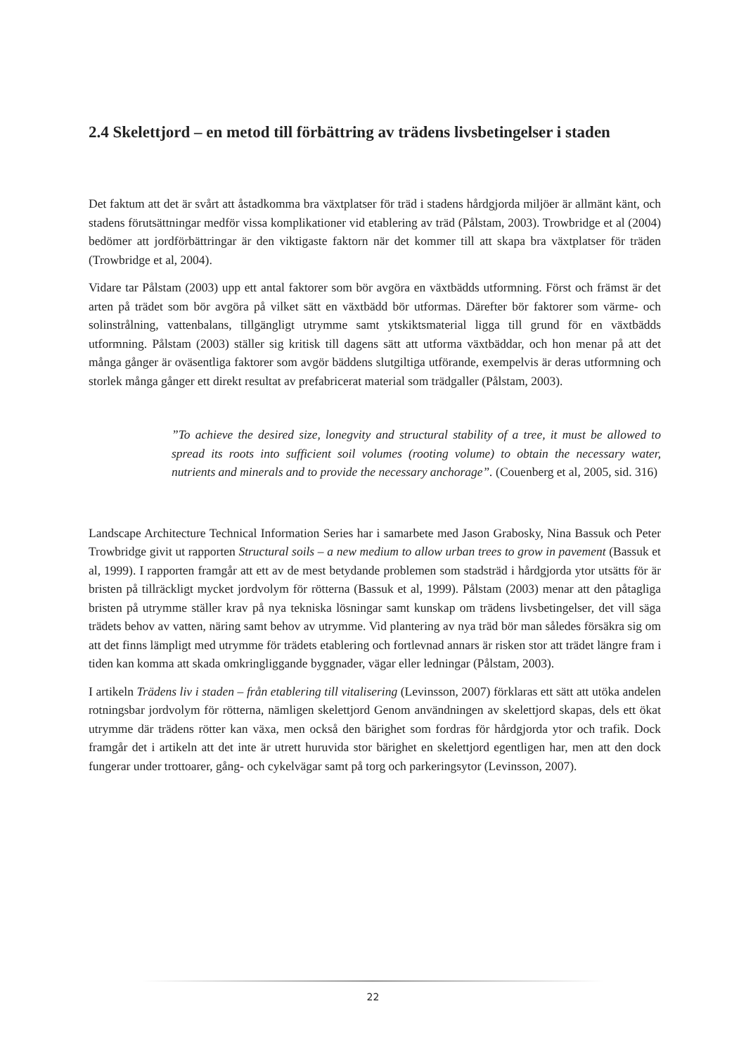2.4 Skelettjord – en metod till förbättring av trädens livsbetingelser i staden
Det faktum att det är svårt att åstadkomma bra växtplatser för träd i stadens hårdgjorda miljöer är allmänt känt, och stadens förutsättningar medför vissa komplikationer vid etablering av träd (Pålstam, 2003). Trowbridge et al (2004) bedömer att jordförbättringar är den viktigaste faktorn när det kommer till att skapa bra växtplatser för träden (Trowbridge et al, 2004).
Vidare tar Pålstam (2003) upp ett antal faktorer som bör avgöra en växtbädds utformning. Först och främst är det arten på trädet som bör avgöra på vilket sätt en växtbädd bör utformas. Därefter bör faktorer som värme- och solinstrålning, vattenbalans, tillgängligt utrymme samt ytskiktsmaterial ligga till grund för en växtbädds utformning. Pålstam (2003) ställer sig kritisk till dagens sätt att utforma växtbäddar, och hon menar på att det många gånger är oväsentliga faktorer som avgör bäddens slutgiltiga utförande, exempelvis är deras utformning och storlek många gånger ett direkt resultat av prefabricerat material som trädgaller (Pålstam, 2003).
”To achieve the desired size, lonegvity and structural stability of a tree, it must be allowed to spread its roots into sufficient soil volumes (rooting volume) to obtain the necessary water, nutrients and minerals and to provide the necessary anchorage”. (Couenberg et al, 2005, sid. 316)
Landscape Architecture Technical Information Series har i samarbete med Jason Grabosky, Nina Bassuk och Peter Trowbridge givit ut rapporten Structural soils – a new medium to allow urban trees to grow in pavement (Bassuk et al, 1999). I rapporten framgår att ett av de mest betydande problemen som stadsträd i hårdgjorda ytor utsätts för är bristen på tillräckligt mycket jordvolym för rötterna (Bassuk et al, 1999). Pålstam (2003) menar att den påtagliga bristen på utrymme ställer krav på nya tekniska lösningar samt kunskap om trädens livsbetingelser, det vill säga trädets behov av vatten, näring samt behov av utrymme. Vid plantering av nya träd bör man således försäkra sig om att det finns lämpligt med utrymme för trädets etablering och fortlevnad annars är risken stor att trädet längre fram i tiden kan komma att skada omkringliggande byggnader, vägar eller ledningar (Pålstam, 2003).
I artikeln Trädens liv i staden – från etablering till vitalisering (Levinsson, 2007) förklaras ett sätt att utöka andelen rotningsbar jordvolym för rötterna, nämligen skelettjord Genom användningen av skelettjord skapas, dels ett ökat utrymme där trädens rötter kan växa, men också den bärighet som fordras för hårdgjorda ytor och trafik. Dock framgår det i artikeln att det inte är utrett huruvida stor bärighet en skelettjord egentligen har, men att den dock fungerar under trottoarer, gång- och cykelvägar samt på torg och parkeringsytor (Levinsson, 2007).
22